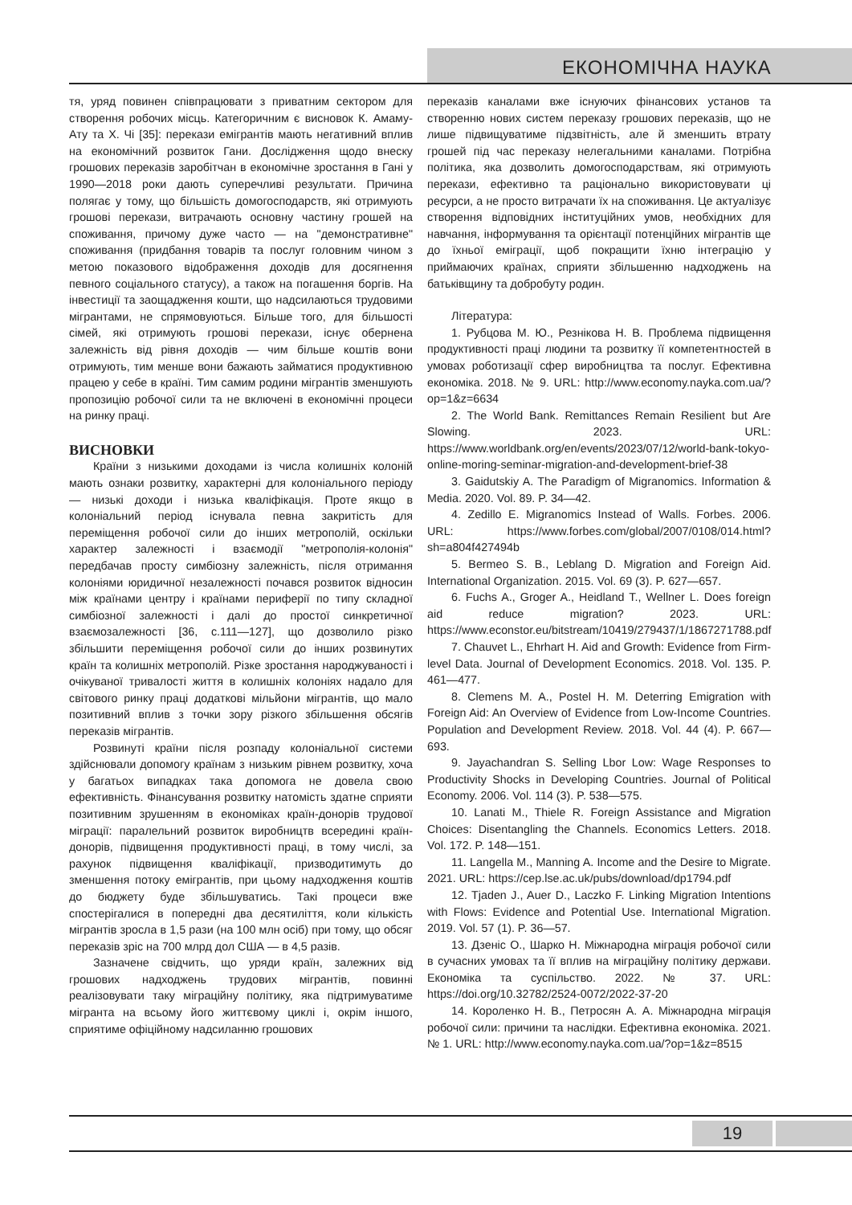ЕКОНОМІЧНА НАУКА
тя, уряд повинен співпрацювати з приватним сектором для створення робочих місць. Категоричним є висновок К. Амаму-Ату та Х. Чі [35]: перекази емігрантів мають негативний вплив на економічний розвиток Гани. Дослідження щодо внеску грошових переказів заробітчан в економічне зростання в Гані у 1990—2018 роки дають суперечливі результати. Причина полягає у тому, що більшість домогосподарств, які отримують грошові перекази, витрачають основну частину грошей на споживання, причому дуже часто — на "демонстративне" споживання (придбання товарів та послуг головним чином з метою показового відображення доходів для досягнення певного соціального статусу), а також на погашення боргів. На інвестиції та заощадження кошти, що надсилаються трудовими мігрантами, не спрямовуються. Більше того, для більшості сімей, які отримують грошові перекази, існує обернена залежність від рівня доходів — чим більше коштів вони отримують, тим менше вони бажають займатися продуктивною працею у себе в країні. Тим самим родини мігрантів зменшують пропозицію робочої сили та не включені в економічні процеси на ринку праці.
ВИСНОВКИ
Країни з низькими доходами із числа колишніх колоній мають ознаки розвитку, характерні для колоніального періоду — низькі доходи і низька кваліфікація. Проте якщо в колоніальний період існувала певна закритість для переміщення робочої сили до інших метрополій, оскільки характер залежності і взаємодії "метрополія-колонія" передбачав просту симбіозну залежність, після отримання колоніями юридичної незалежності почався розвиток відносин між країнами центру і країнами периферії по типу складної симбіозної залежності і далі до простої синкретичної взаємозалежності [36, с.111—127], що дозволило різко збільшити переміщення робочої сили до інших розвинутих країн та колишніх метрополій. Різке зростання народжуваності і очікуваної тривалості життя в колишніх колоніях надало для світового ринку праці додаткові мільйони мігрантів, що мало позитивний вплив з точки зору різкого збільшення обсягів переказів мігрантів.
Розвинуті країни після розпаду колоніальної системи здійснювали допомогу країнам з низьким рівнем розвитку, хоча у багатьох випадках така допомога не довела свою ефективність. Фінансування розвитку натомість здатне сприяти позитивним зрушенням в економіках країн-донорів трудової міграції: паралельний розвиток виробництв всередині країн-донорів, підвищення продуктивності праці, в тому числі, за рахунок підвищення кваліфікації, призводитимуть до зменшення потоку емігрантів, при цьому надходження коштів до бюджету буде збільшуватись. Такі процеси вже спостерігалися в попередні два десятиліття, коли кількість мігрантів зросла в 1,5 рази (на 100 млн осіб) при тому, що обсяг переказів зріс на 700 млрд дол США — в 4,5 разів.
Зазначене свідчить, що уряди країн, залежних від грошових надходжень трудових мігрантів, повинні реалізовувати таку міграційну політику, яка підтримуватиме мігранта на всьому його життєвому циклі і, окрім іншого, сприятиме офіційному надсиланню грошових
переказів каналами вже існуючих фінансових установ та створенню нових систем переказу грошових переказів, що не лише підвищуватиме підзвітність, але й зменшить втрату грошей під час переказу нелегальними каналами. Потрібна політика, яка дозволить домогосподарствам, які отримують перекази, ефективно та раціонально використовувати ці ресурси, а не просто витрачати їх на споживання. Це актуалізує створення відповідних інституційних умов, необхідних для навчання, інформування та орієнтації потенційних мігрантів ще до їхньої еміграції, щоб покращити їхню інтеграцію у приймаючих країнах, сприяти збільшенню надходжень на батьківщину та добробуту родин.
Література:
1. Рубцова М. Ю., Резнікова Н. В. Проблема підвищення продуктивності праці людини та розвитку її компетентностей в умовах роботизації сфер виробництва та послуг. Ефективна економіка. 2018. № 9. URL: http://www.economy.nayka.com.ua/?op=1&z=6634
2. The World Bank. Remittances Remain Resilient but Are Slowing. 2023. URL: https://www.worldbank.org/en/events/2023/07/12/world-bank-tokyo-online-moring-seminar-migration-and-development-brief-38
3. Gaidutskiy A. The Paradigm of Migranomics. Information & Media. 2020. Vol. 89. P. 34—42.
4. Zedillo E. Migranomics Instead of Walls. Forbes. 2006. URL: https://www.forbes.com/global/2007/0108/014.html?sh=a804f427494b
5. Bermeo S. B., Leblang D. Migration and Foreign Aid. International Organization. 2015. Vol. 69 (3). P. 627—657.
6. Fuchs A., Groger A., Heidland T., Wellner L. Does foreign aid reduce migration? 2023. URL: https://www.econstor.eu/bitstream/10419/279437/1/1867271788.pdf
7. Chauvet L., Ehrhart H. Aid and Growth: Evidence from Firm-level Data. Journal of Development Economics. 2018. Vol. 135. P. 461—477.
8. Clemens M. A., Postel H. M. Deterring Emigration with Foreign Aid: An Overview of Evidence from Low-Income Countries. Population and Development Review. 2018. Vol. 44 (4). P. 667—693.
9. Jayachandran S. Selling Lbor Low: Wage Responses to Productivity Shocks in Developing Countries. Journal of Political Economy. 2006. Vol. 114 (3). P. 538—575.
10. Lanati M., Thiele R. Foreign Assistance and Migration Choices: Disentangling the Channels. Economics Letters. 2018. Vol. 172. P. 148—151.
11. Langella M., Manning A. Income and the Desire to Migrate. 2021. URL: https://cep.lse.ac.uk/pubs/download/dp1794.pdf
12. Tjaden J., Auer D., Laczko F. Linking Migration Intentions with Flows: Evidence and Potential Use. International Migration. 2019. Vol. 57 (1). P. 36—57.
13. Дзеніс О., Шарко Н. Міжнародна міграція робочої сили в сучасних умовах та її вплив на міграційну політику держави. Економіка та суспільство. 2022. № 37. URL: https://doi.org/10.32782/2524-0072/2022-37-20
14. Короленко Н. В., Петросян А. А. Міжнародна міграція робочої сили: причини та наслідки. Ефективна економіка. 2021. № 1. URL: http://www.economy.nayka.com.ua/?op=1&z=8515
19